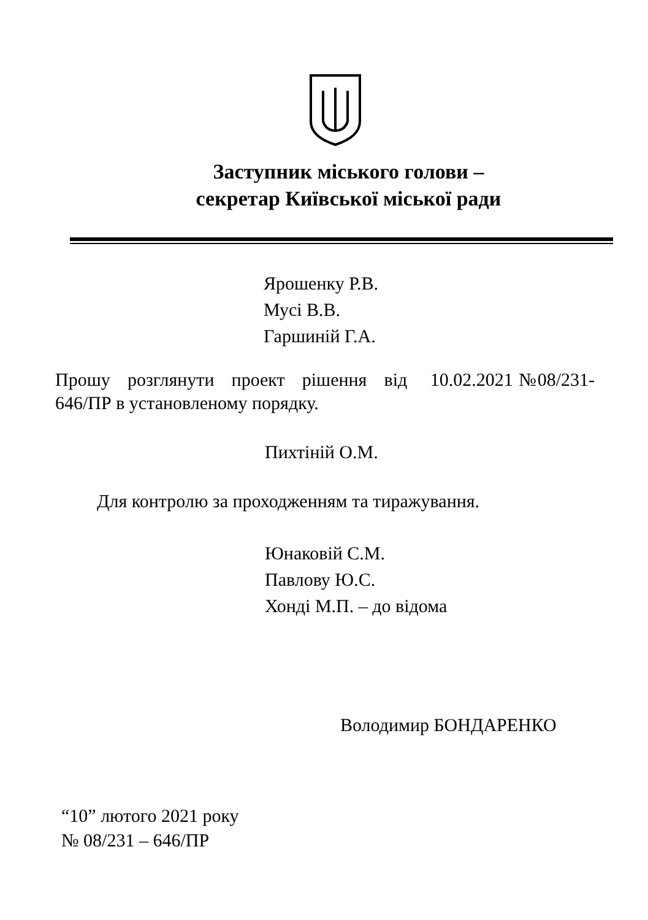Заступник міського голови –
секретар Київської міської ради
Ярошенку Р.В.
Мусі В.В.
Гаршиній Г.А.
Прошу розглянути проект рішення від 10.02.2021 №08/231- 646/ПР в установленому порядку.
Пихтіній О.М.
Для контролю за проходженням та тиражування.
Юнаковій С.М.
Павлову Ю.С.
Хонді М.П. – до відома
Володимир БОНДАРЕНКО
“10” лютого 2021 року
№ 08/231 – 646/ПР